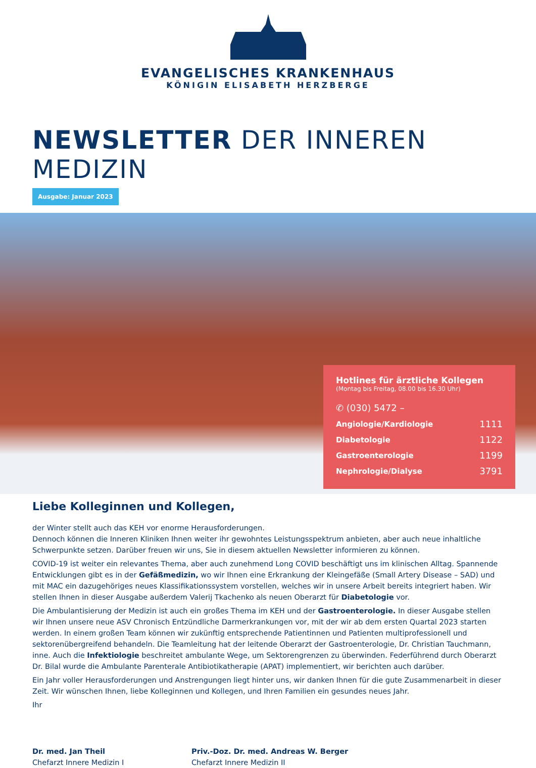EVANGELISCHES KRANKENHAUS
KÖNIGIN ELISABETH HERZBERGE
NEWSLETTER DER INNEREN MEDIZIN
Ausgabe: Januar 2023
Hotlines für ärztliche Kollegen
(Montag bis Freitag, 08.00 bis 16.30 Uhr)
✆ (030) 5472 –
| Angiologie/Kardiologie | 1111 |
| Diabetologie | 1122 |
| Gastroenterologie | 1199 |
| Nephrologie/Dialyse | 3791 |
Liebe Kolleginnen und Kollegen,
der Winter stellt auch das KEH vor enorme Herausforderungen.
Dennoch können die Inneren Kliniken Ihnen weiter ihr gewohntes Leistungsspektrum anbieten, aber auch neue inhaltliche Schwerpunkte setzen. Darüber freuen wir uns, Sie in diesem aktuellen Newsletter informieren zu können.
COVID-19 ist weiter ein relevantes Thema, aber auch zunehmend Long COVID beschäftigt uns im klinischen Alltag. Spannende Entwicklungen gibt es in der Gefäßmedizin, wo wir Ihnen eine Erkrankung der Kleingefäße (Small Artery Disease – SAD) und mit MAC ein dazugehöriges neues Klassifikationssystem vorstellen, welches wir in unsere Arbeit bereits integriert haben. Wir stellen Ihnen in dieser Ausgabe außerdem Valerij Tkachenko als neuen Oberarzt für Diabetologie vor.
Die Ambulantisierung der Medizin ist auch ein großes Thema im KEH und der Gastroenterologie. In dieser Ausgabe stellen wir Ihnen unsere neue ASV Chronisch Entzündliche Darmerkrankungen vor, mit der wir ab dem ersten Quartal 2023 starten werden. In einem großen Team können wir zukünftig entsprechende Patientinnen und Patienten multiprofessionell und sektorenübergreifend behandeln. Die Teamleitung hat der leitende Oberarzt der Gastroenterologie, Dr. Christian Tauchmann, inne. Auch die Infektiologie beschreitet ambulante Wege, um Sektorengrenzen zu überwinden. Federführend durch Oberarzt Dr. Bilal wurde die Ambulante Parenterale Antibiotikatherapie (APAT) implementiert, wir berichten auch darüber.
Ein Jahr voller Herausforderungen und Anstrengungen liegt hinter uns, wir danken Ihnen für die gute Zusammenarbeit in dieser Zeit. Wir wünschen Ihnen, liebe Kolleginnen und Kollegen, und Ihren Familien ein gesundes neues Jahr.
Ihr
Dr. med. Jan Theil
Chefarzt Innere Medizin I
Priv.-Doz. Dr. med. Andreas W. Berger
Chefarzt Innere Medizin II